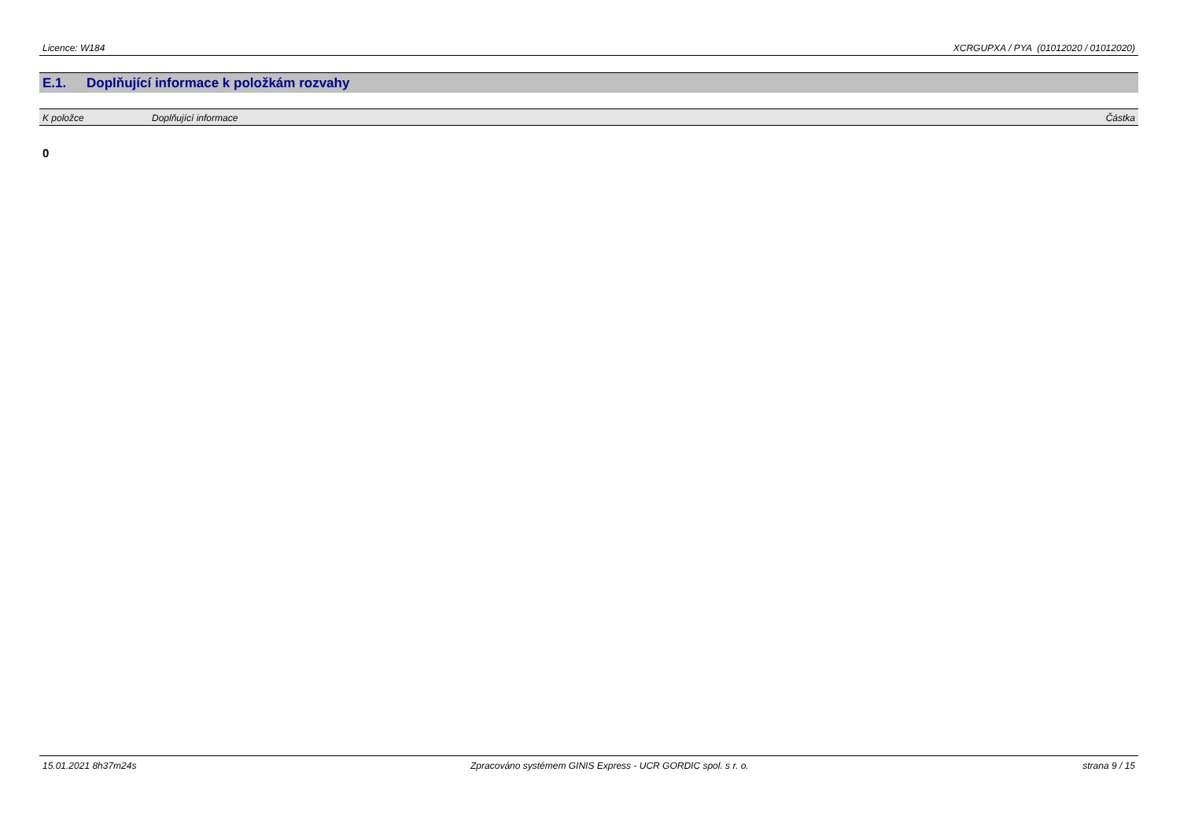Licence: W184 XCRGUPXA / PYA (01012020 / 01012020)
E.1. Doplňující informace k položkám rozvahy
| K položce | Doplňující informace | Částka |
| --- | --- | --- |
0
15.01.2021 8h37m24s Zpracováno systémem GINIS Express - UCR GORDIC spol. s r. o.
strana 9 / 15